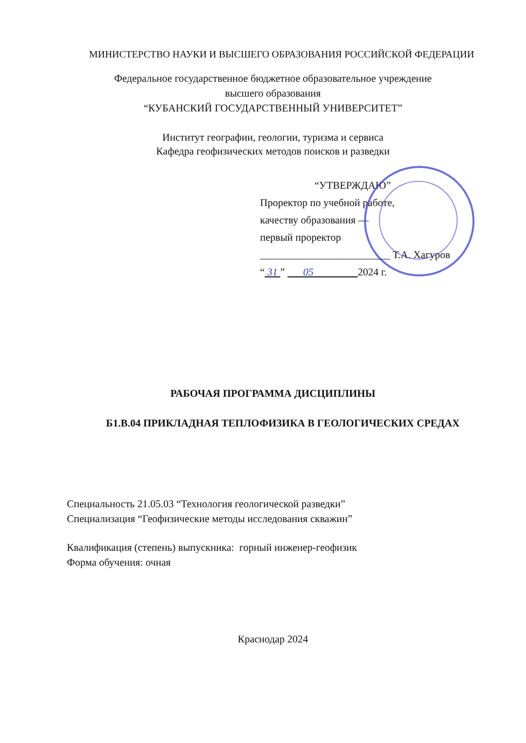МИНИСТЕРСТВО НАУКИ И ВЫСШЕГО ОБРАЗОВАНИЯ РОССИЙСКОЙ ФЕДЕРАЦИИ
Федеральное государственное бюджетное образовательное учреждение
высшего образования
“КУБАНСКИЙ ГОСУДАРСТВЕННЫЙ УНИВЕРСИТЕТ”
Институт географии, геологии, туризма и сервиса
Кафедра геофизических методов поисков и разведки
“УТВЕРЖДАЮ”
Проректор по учебной работе,
качеству образования —
первый проректор
_________________________ Т.А. Хагуров
“ 31 ” 05 2024 г.
РАБОЧАЯ ПРОГРАММА ДИСЦИПЛИНЫ
Б1.В.04 ПРИКЛАДНАЯ ТЕПЛОФИЗИКА В ГЕОЛОГИЧЕСКИХ СРЕДАХ
Специальность 21.05.03 “Технология геологической разведки”
Специализация “Геофизические методы исследования скважин”
Квалификация (степень) выпускника: горный инженер-геофизик
Форма обучения: очная
Краснодар 2024